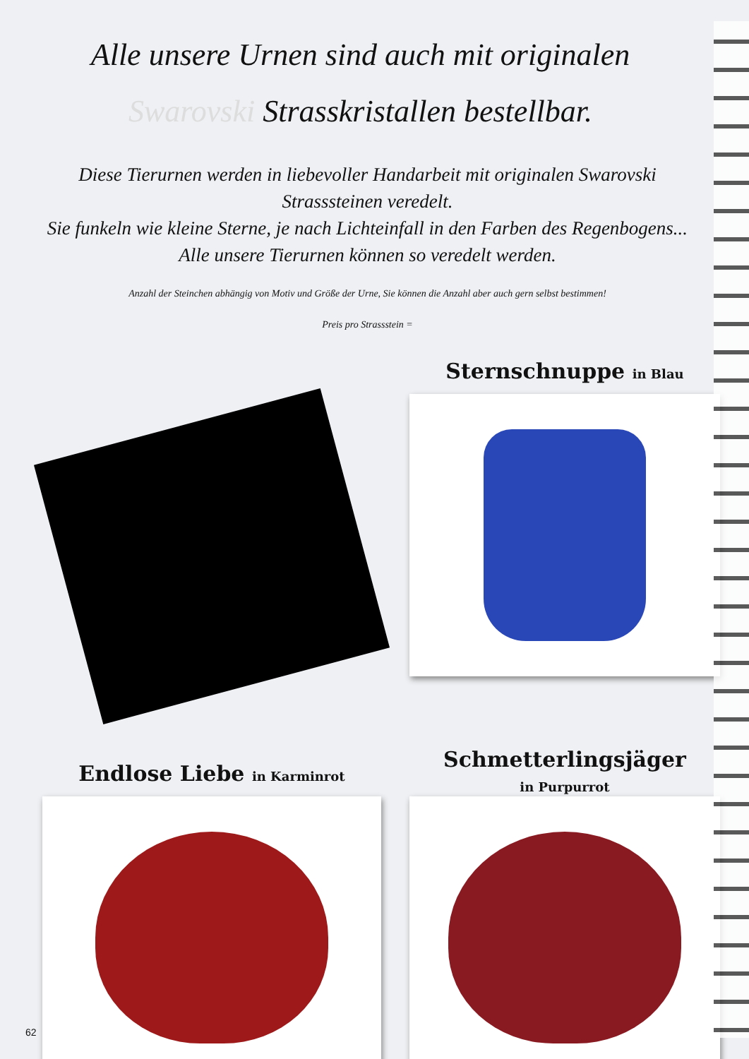Alle unsere Urnen sind auch mit originalen
Swarovski Strasskristallen bestellbar.
Diese Tierurnen werden in liebevoller Handarbeit mit originalen Swarovski
Strasssteinen veredelt.
Sie funkeln wie kleine Sterne, je nach Lichteinfall in den Farben des Regenbogens...
Alle unsere Tierurnen können so veredelt werden.
Anzahl der Steinchen abhängig von Motiv und Größe der Urne, Sie können die Anzahl aber auch gern selbst bestimmen!
Preis pro Strassstein =
Sternschnuppe in Blau
Endlose Liebe in Karminrot
Schmetterlingsjäger
in Purpurrot
62